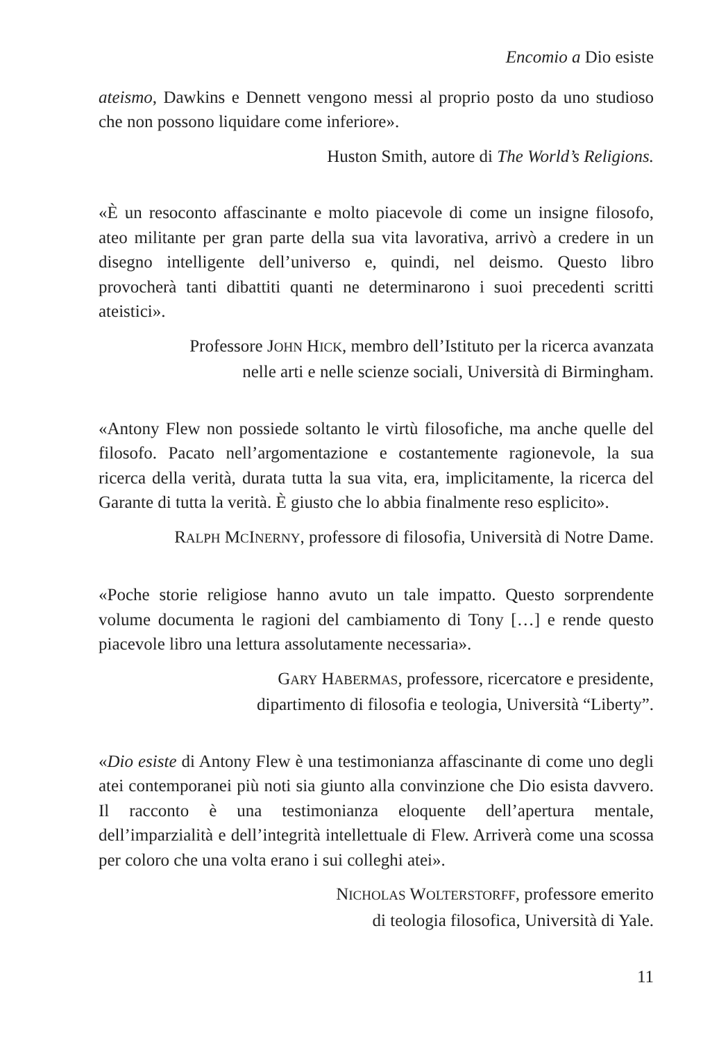Encomio a Dio esiste
ateismo, Dawkins e Dennett vengono messi al proprio posto da uno studioso che non possono liquidare come inferiore».
Huston Smith, autore di The World’s Religions.
«È un resoconto affascinante e molto piacevole di come un insigne filosofo, ateo militante per gran parte della sua vita lavorativa, arrivò a credere in un disegno intelligente dell’universo e, quindi, nel deismo. Questo libro provocherà tanti dibattiti quanti ne determinarono i suoi precedenti scritti ateistici».
Professore JOHN HICK, membro dell’Istituto per la ricerca avanzata
nelle arti e nelle scienze sociali, Università di Birmingham.
«Antony Flew non possiede soltanto le virtù filosofiche, ma anche quelle del filosofo. Pacato nell’argomentazione e costantemente ragionevole, la sua ricerca della verità, durata tutta la sua vita, era, implicitamente, la ricerca del Garante di tutta la verità. È giusto che lo abbia finalmente reso esplicito».
RALPH MCINERNY, professore di filosofia, Università di Notre Dame.
«Poche storie religiose hanno avuto un tale impatto. Questo sorprendente volume documenta le ragioni del cambiamento di Tony […] e rende questo piacevole libro una lettura assolutamente necessaria».
GARY HABERMAS, professore, ricercatore e presidente,
dipartimento di filosofia e teologia, Università “Liberty”.
«Dio esiste di Antony Flew è una testimonianza affascinante di come uno degli atei contemporanei più noti sia giunto alla convinzione che Dio esista davvero. Il racconto è una testimonianza eloquente dell’apertura mentale, dell’imparzialità e dell’integrità intellettuale di Flew. Arriverà come una scossa per coloro che una volta erano i sui colleghi atei».
NICHOLAS WOLTERSTORFF, professore emerito
di teologia filosofica, Università di Yale.
11